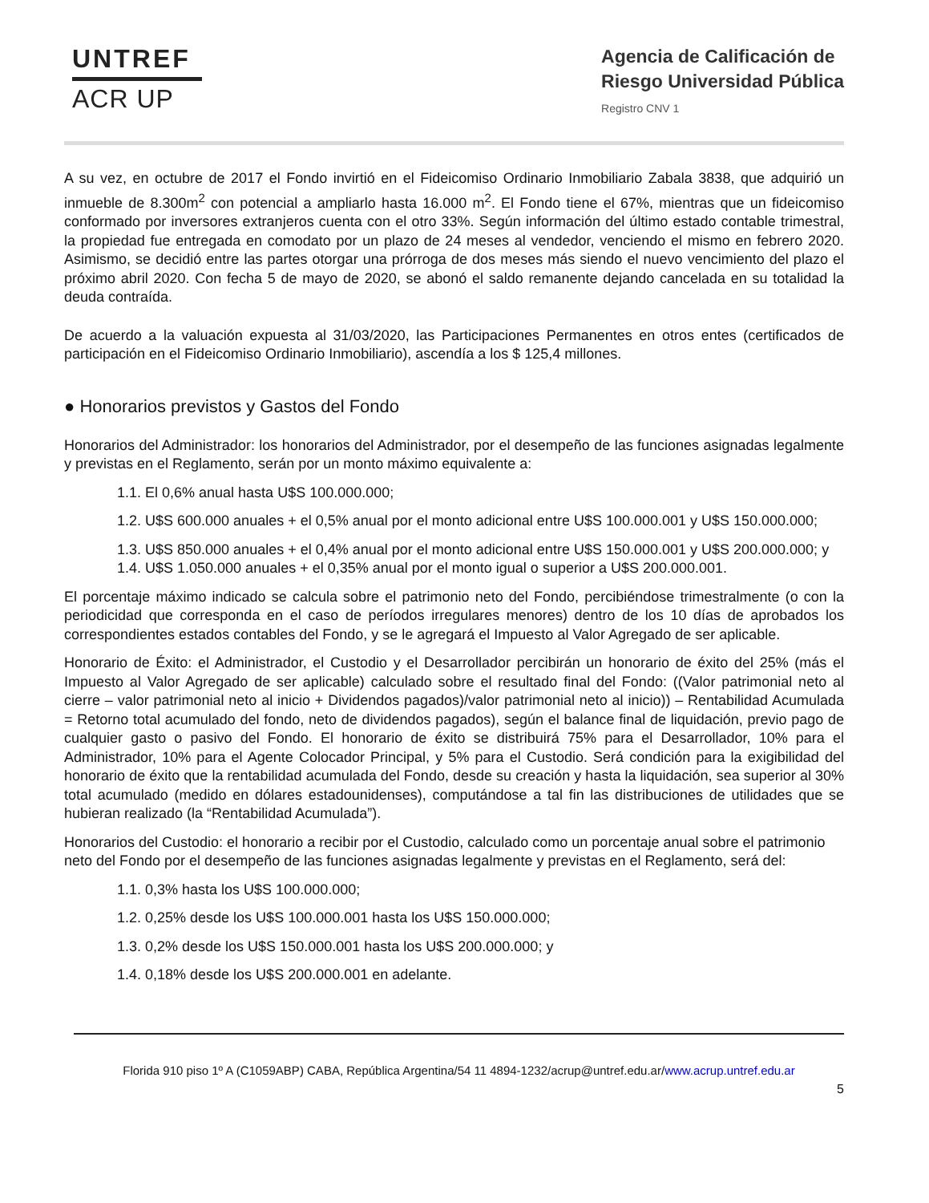UNTREF
ACR UP
Agencia de Calificación de
Riesgo Universidad Pública
Registro CNV 1
A su vez, en octubre de 2017 el Fondo invirtió en el Fideicomiso Ordinario Inmobiliario Zabala 3838, que adquirió un inmueble de 8.300m<sup>2</sup> con potencial a ampliarlo hasta 16.000 m<sup>2</sup>. El Fondo tiene el 67%, mientras que un fideicomiso conformado por inversores extranjeros cuenta con el otro 33%. Según información del último estado contable trimestral, la propiedad fue entregada en comodato por un plazo de 24 meses al vendedor, venciendo el mismo en febrero 2020. Asimismo, se decidió entre las partes otorgar una prórroga de dos meses más siendo el nuevo vencimiento del plazo el próximo abril 2020. Con fecha 5 de mayo de 2020, se abonó el saldo remanente dejando cancelada en su totalidad la deuda contraída.
De acuerdo a la valuación expuesta al 31/03/2020, las Participaciones Permanentes en otros entes (certificados de participación en el Fideicomiso Ordinario Inmobiliario), ascendía a los $ 125,4 millones.
● Honorarios previstos y Gastos del Fondo
Honorarios del Administrador: los honorarios del Administrador, por el desempeño de las funciones asignadas legalmente y previstas en el Reglamento, serán por un monto máximo equivalente a:
1.1. El 0,6% anual hasta U$S 100.000.000;
1.2. U$S 600.000 anuales + el 0,5% anual por el monto adicional entre U$S 100.000.001 y U$S 150.000.000;
1.3. U$S 850.000 anuales + el 0,4% anual por el monto adicional entre U$S 150.000.001 y U$S 200.000.000; y 1.4. U$S 1.050.000 anuales + el 0,35% anual por el monto igual o superior a U$S 200.000.001.
El porcentaje máximo indicado se calcula sobre el patrimonio neto del Fondo, percibiéndose trimestralmente (o con la periodicidad que corresponda en el caso de períodos irregulares menores) dentro de los 10 días de aprobados los correspondientes estados contables del Fondo, y se le agregará el Impuesto al Valor Agregado de ser aplicable.
Honorario de Éxito: el Administrador, el Custodio y el Desarrollador percibirán un honorario de éxito del 25% (más el Impuesto al Valor Agregado de ser aplicable) calculado sobre el resultado final del Fondo: ((Valor patrimonial neto al cierre – valor patrimonial neto al inicio + Dividendos pagados)/valor patrimonial neto al inicio)) – Rentabilidad Acumulada = Retorno total acumulado del fondo, neto de dividendos pagados), según el balance final de liquidación, previo pago de cualquier gasto o pasivo del Fondo. El honorario de éxito se distribuirá 75% para el Desarrollador, 10% para el Administrador, 10% para el Agente Colocador Principal, y 5% para el Custodio. Será condición para la exigibilidad del honorario de éxito que la rentabilidad acumulada del Fondo, desde su creación y hasta la liquidación, sea superior al 30% total acumulado (medido en dólares estadounidenses), computándose a tal fin las distribuciones de utilidades que se hubieran realizado (la “Rentabilidad Acumulada”).
Honorarios del Custodio: el honorario a recibir por el Custodio, calculado como un porcentaje anual sobre el patrimonio neto del Fondo por el desempeño de las funciones asignadas legalmente y previstas en el Reglamento, será del:
1.1. 0,3% hasta los U$S 100.000.000;
1.2. 0,25% desde los U$S 100.000.001 hasta los U$S 150.000.000;
1.3. 0,2% desde los U$S 150.000.001 hasta los U$S 200.000.000; y
1.4. 0,18% desde los U$S 200.000.001 en adelante.
Florida 910 piso 1º A (C1059ABP) CABA, República Argentina/54 11 4894-1232/acrup@untref.edu.ar/www.acrup.untref.edu.ar
5